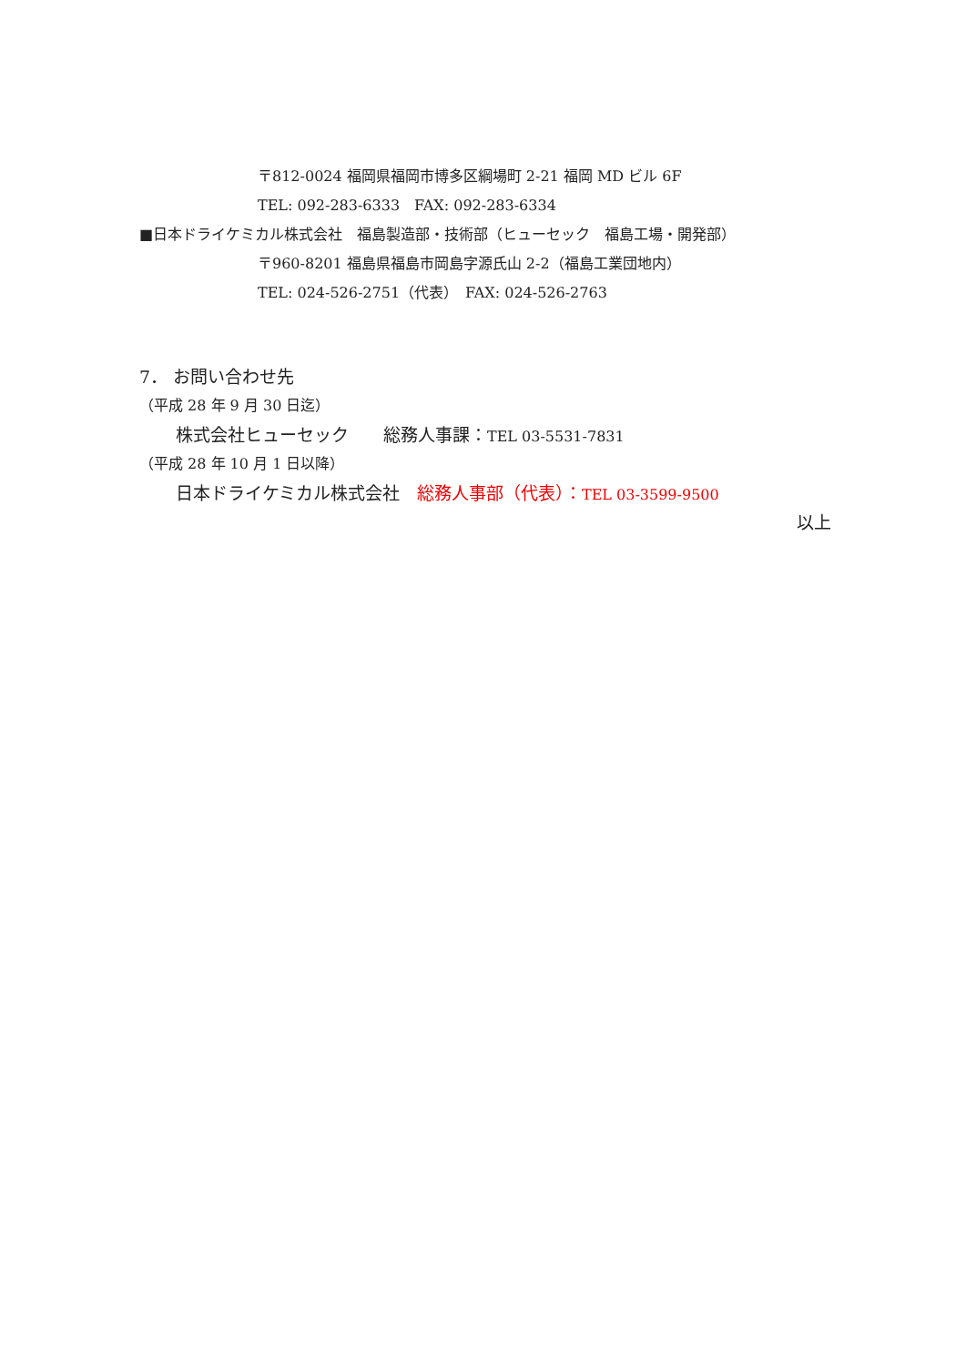〒812-0024 福岡県福岡市博多区綱場町 2-21 福岡 MD ビル 6F
TEL: 092-283-6333　FAX: 092-283-6334
■日本ドライケミカル株式会社　福島製造部・技術部（ヒューセック　福島工場・開発部）
〒960-8201 福島県福島市岡島字源氏山 2-2（福島工業団地内）
TEL: 024-526-2751（代表）　FAX: 024-526-2763
7． お問い合わせ先
（平成 28 年 9 月 30 日迄）
株式会社ヒューセック　　総務人事課：TEL 03-5531-7831
（平成 28 年 10 月 1 日以降）
日本ドライケミカル株式会社　総務人事部（代表）：TEL 03-3599-9500
以上